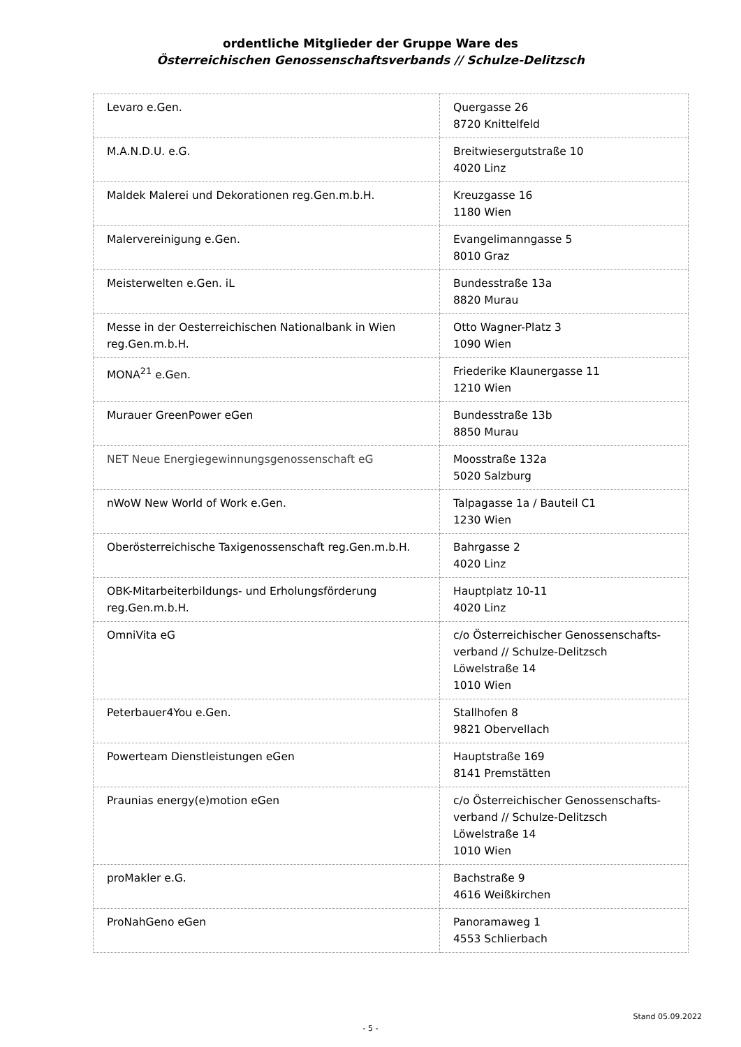ordentliche Mitglieder der Gruppe Ware des
Österreichischen Genossenschaftsverbands // Schulze-Delitzsch
| Levaro e.Gen. | Quergasse 26 8720 Knittelfeld |
| M.A.N.D.U. e.G. | Breitwiesergutstraße 10 4020 Linz |
| Maldek Malerei und Dekorationen reg.Gen.m.b.H. | Kreuzgasse 16 1180 Wien |
| Malervereinigung e.Gen. | Evangelimanngasse 5 8010 Graz |
| Meisterwelten e.Gen. iL | Bundesstraße 13a 8820 Murau |
| Messe in der Oesterreichischen Nationalbank in Wien reg.Gen.m.b.H. | Otto Wagner-Platz 3 1090 Wien |
| MONA<sup>21</sup> e.Gen. | Friederike Klaunergasse 11 1210 Wien |
| Murauer GreenPower eGen | Bundesstraße 13b 8850 Murau |
| NET Neue Energiegewinnungsgenossenschaft eG | Moosstraße 132a 5020 Salzburg |
| nWoW New World of Work e.Gen. | Talpagasse 1a / Bauteil C1 1230 Wien |
| Oberösterreichische Taxigenossenschaft reg.Gen.m.b.H. | Bahrgasse 2 4020 Linz |
| OBK-Mitarbeiterbildungs- und Erholungsförderung reg.Gen.m.b.H. | Hauptplatz 10-11 4020 Linz |
| OmniVita eG | c/o Österreichischer Genossenschafts-verband // Schulze-Delitzsch Löwelstraße 14 1010 Wien |
| Peterbauer4You e.Gen. | Stallhofen 8 9821 Obervellach |
| Powerteam Dienstleistungen eGen | Hauptstraße 169 8141 Premstätten |
| Praunias energy(e)motion eGen | c/o Österreichischer Genossenschafts-verband // Schulze-Delitzsch Löwelstraße 14 1010 Wien |
| proMakler e.G. | Bachstraße 9 4616 Weißkirchen |
| ProNahGeno eGen | Panoramaweg 1 4553 Schlierbach |
Stand 05.09.2022
- 5 -